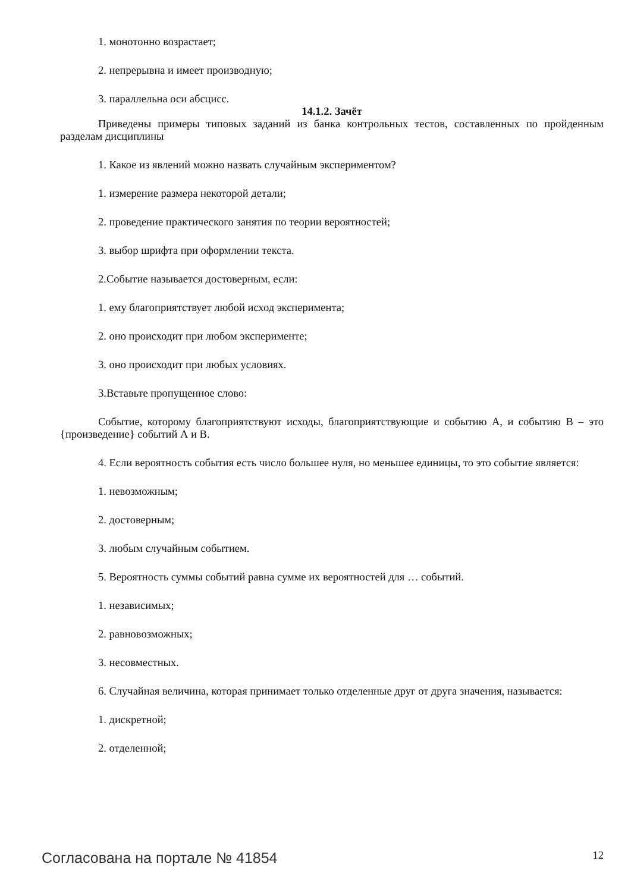1. монотонно возрастает;
2. непрерывна и имеет производную;
3. параллельна оси абсцисс.
14.1.2. Зачёт
Приведены примеры типовых заданий из банка контрольных тестов, составленных по пройденным разделам дисциплины
1. Какое из явлений можно назвать случайным экспериментом?
1. измерение размера некоторой детали;
2. проведение практического занятия по теории вероятностей;
3. выбор шрифта при оформлении текста.
2.Событие называется достоверным, если:
1. ему благоприятствует любой исход эксперимента;
2. оно происходит при любом эксперименте;
3. оно происходит при любых условиях.
3.Вставьте пропущенное слово:
Событие, которому благоприятствуют исходы, благоприятствующие и событию А, и событию В – это {произведение} событий А и В.
4. Если вероятность события есть число большее нуля, но меньшее единицы, то это событие является:
1. невозможным;
2. достоверным;
3. любым случайным событием.
5. Вероятность суммы событий равна сумме их вероятностей для … событий.
1. независимых;
2. равновозможных;
3. несовместных.
6. Случайная величина, которая принимает только отделенные друг от друга значения, называется:
1. дискретной;
2. отделенной;
Согласована на портале № 41854 12